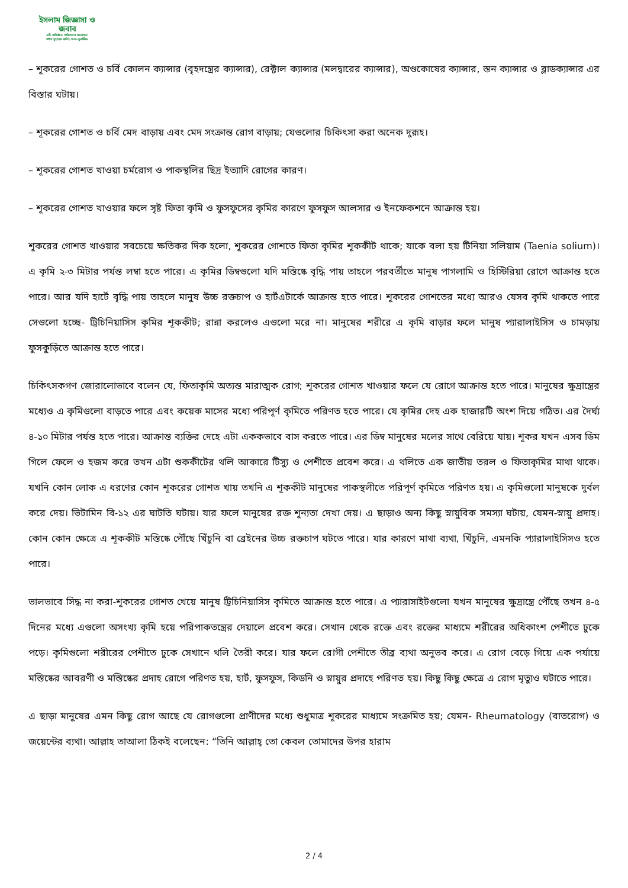ইসলাম জিজ্ঞাসা ও
জবাব
এটি প্রতিষ্ঠা ও পরিচালনা করেছেন:
শাইখ মুহাম্মাদ সালিহ আল-মুনাজ্জিদ
– শূকরের গোশত ও চর্বি কোলন ক্যান্সার (বৃহদন্ত্রের ক্যান্সার), রেক্টাল ক্যান্সার (মলদ্বারের ক্যান্সার), অণ্ডকোষের ক্যান্সার, স্তন ক্যান্সার ও ব্লাডক্যান্সার এর বিস্তার ঘটায়।
– শূকরের গোশত ও চর্বি মেদ বাড়ায় এবং মেদ সংক্রান্ত রোগ বাড়ায়; যেগুলোর চিকিৎসা করা অনেক দুরূহ।
– শূকরের গোশত খাওয়া চর্মরোগ ও পাকস্থলির ছিদ্র ইত্যাদি রোগের কারণ।
– শূকরের গোশত খাওয়ার ফলে সৃষ্ট ফিতা কৃমি ও ফুসফুসের কৃমির কারণে ফুসফুস আলসার ও ইনফেকশনে আক্রান্ত হয়।
শূকরের গোশত খাওয়ার সবচেয়ে ক্ষতিকর দিক হলো, শূকরের গোশতে ফিতা কৃমির শূককীট থাকে; যাকে বলা হয় টিনিয়া সলিয়াম (Taenia solium)। এ কৃমি ২-৩ মিটার পর্যন্ত লম্বা হতে পারে। এ কৃমির ডিম্বগুলো যদি মস্তিষ্কে বৃদ্ধি পায় তাহলে পরবর্তীতে মানুষ পাগলামি ও হিস্টিরিয়া রোগে আক্রান্ত হতে পারে। আর যদি হার্টে বৃদ্ধি পায় তাহলে মানুষ উচ্চ রক্তচাপ ও হার্টএটার্কে আক্রান্ত হতে পারে। শূকরের গোশতের মধ্যে আরও যেসব কৃমি থাকতে পারে সেগুলো হচ্ছে- ট্রিচিনিয়াসিস কৃমির শূককীট; রান্না করলেও এগুলো মরে না। মানুষের শরীরে এ কৃমি বাড়ার ফলে মানুষ প্যারালাইসিস ও চামড়ায় ফুসকুড়িতে আক্রান্ত হতে পারে।
চিকিৎসকগণ জোরালোভাবে বলেন যে, ফিতাকৃমি অত্যন্ত মারাত্মক রোগ; শূকরের গোশত খাওয়ার ফলে যে রোগে আক্রান্ত হতে পারে। মানুষের ক্ষুদ্রান্ত্রের মধ্যেও এ কৃমিগুলো বাড়তে পারে এবং কয়েক মাসের মধ্যে পরিপূর্ণ কৃমিতে পরিণত হতে পারে। যে কৃমির দেহ এক হাজারটি অংশ দিয়ে গঠিত। এর দৈর্ঘ্য ৪-১০ মিটার পর্যন্ত হতে পারে। আক্রান্ত ব্যক্তির দেহে এটা এককভাবে বাস করতে পারে। এর ডিম্ব মানুষের মলের সাথে বেরিয়ে যায়। শূকর যখন এসব ডিম গিলে ফেলে ও হজম করে তখন এটা শুককীটের থলি আকারে টিস্যু ও পেশীতে প্রবেশ করে। এ থলিতে এক জাতীয় তরল ও ফিতাকৃমির মাথা থাকে। যখনি কোন লোক এ ধরণের কোন শূকরের গোশত খায় তখনি এ শূককীট মানুষের পাকস্থলীতে পরিপূর্ণ কৃমিতে পরিণত হয়। এ কৃমিগুলো মানুষকে দুর্বল করে দেয়। ভিটামিন বি-১২ এর ঘাটতি ঘটায়। যার ফলে মানুষের রক্ত শূন্যতা দেখা দেয়। এ ছাড়াও অন্য কিছু স্নায়ুবিক সমস্যা ঘটায়, যেমন-স্নায়ু প্রদাহ। কোন কোন ক্ষেত্রে এ শূককীট মস্তিষ্কে পৌঁছে খিঁচুনি বা ব্রেইনের উচ্চ রক্তচাপ ঘটতে পারে। যার কারণে মাথা ব্যথা, খিঁচুনি, এমনকি প্যারালাইসিসও হতে পারে।
ভালভাবে সিদ্ধ না করা-শূকরের গোশত খেয়ে মানুষ ট্রিচিনিয়াসিস কৃমিতে আক্রান্ত হতে পারে। এ প্যারাসাইটগুলো যখন মানুষের ক্ষুদ্রান্ত্রে পৌঁছে তখন ৪-৫ দিনের মধ্যে এগুলো অসংখ্য কৃমি হয়ে পরিপাকতন্ত্রের দেয়ালে প্রবেশ করে। সেখান থেকে রক্তে এবং রক্তের মাধ্যমে শরীরের অধিকাংশ পেশীতে ঢুকে পড়ে। কৃমিগুলো শরীরের পেশীতে ঢুকে সেখানে থলি তৈরী করে। যার ফলে রোগী পেশীতে তীব্র ব্যথা অনুভব করে। এ রোগ বেড়ে গিয়ে এক পর্যায়ে মস্তিষ্কের আবরণী ও মস্তিষ্কের প্রদাহ রোগে পরিণত হয়, হার্ট, ফুসফুস, কিডনি ও স্নায়ুর প্রদাহে পরিণত হয়। কিছু কিছু ক্ষেত্রে এ রোগ মৃত্যুও ঘটাতে পারে।
এ ছাড়া মানুষের এমন কিছু রোগ আছে যে রোগগুলো প্রাণীদের মধ্যে শুধুমাত্র শূকরের মাধ্যমে সংক্রমিত হয়; যেমন- Rheumatology (বাতরোগ) ও জয়েন্টের ব্যথা। আল্লাহ তাআলা ঠিকই বলেছেন: “তিনি আল্লাহ্ তো কেবল তোমাদের উপর হারাম
2 / 4